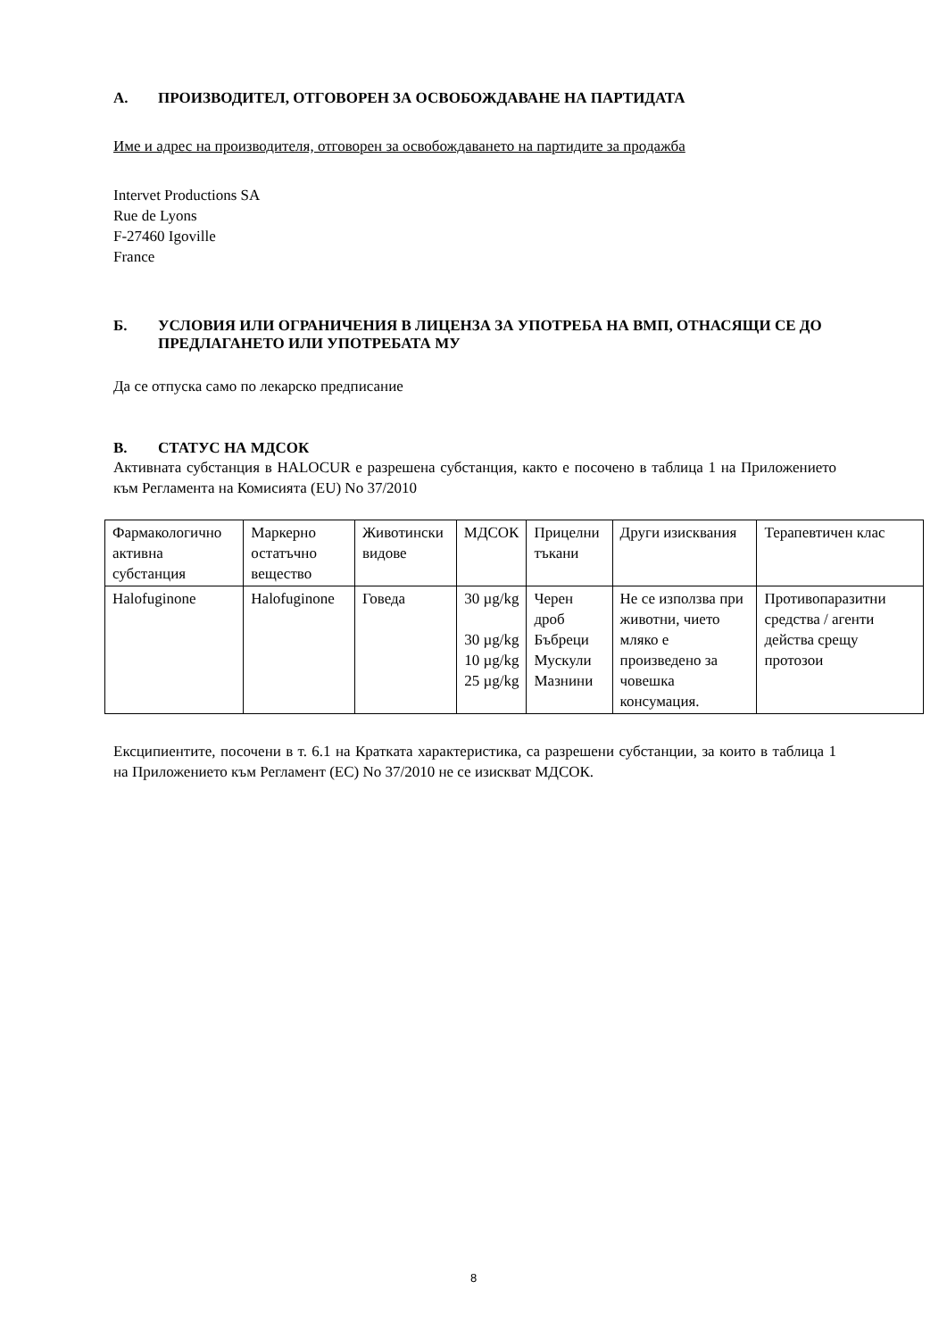А. ПРОИЗВОДИТЕЛ, ОТГОВОРЕН ЗА ОСВОБОЖДАВАНЕ НА ПАРТИДАТА
Име и адрес на производителя, отговорен за освобождаването на партидите за продажба
Intervet Productions SA
Rue de Lyons
F-27460 Igoville
France
Б. УСЛОВИЯ ИЛИ ОГРАНИЧЕНИЯ В ЛИЦЕНЗА ЗА УПОТРЕБА НА ВМП, ОТНАСЯЩИ СЕ ДО ПРЕДЛАГАНЕТО ИЛИ УПОТРЕБАТА МУ
Да се отпуска само по лекарско предписание
В. СТАТУС НА МДСОК
Активната субстанция в HALOCUR е разрешена субстанция, както е посочено в таблица 1 на Приложението към Регламента на Комисията (EU) No 37/2010
| Фармакологично активна субстанция | Маркерно остатъчно вещество | Животински видове | МДСОК | Прицелни тъкани | Други изисквания | Терапевтичен клас |
| Halofuginone | Halofuginone | Говеда | 30 µg/kg 30 µg/kg 10 µg/kg 25 µg/kg | Черен дроб Бъбреци Мускули Мазнини | Не се използва при животни, чието мляко е произведено за човешка консумация. | Противопаразитни средства / агенти действа срещу протозои |
Ексципиентите, посочени в т. 6.1 на Кратката характеристика, са разрешени субстанции, за които в таблица 1 на Приложението към Регламент (ЕС) No 37/2010 не се изискват МДСОК.
8